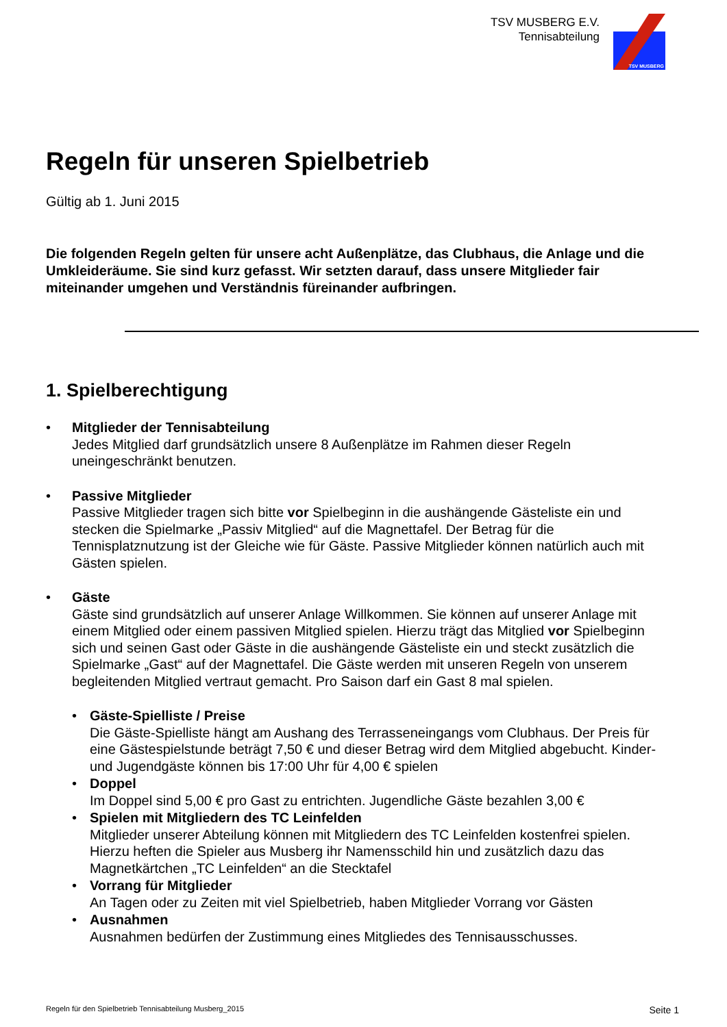TSV MUSBERG E.V.
Tennisabteilung
TSV MUSBERG
Regeln für unseren Spielbetrieb
Gültig ab 1. Juni 2015
Die folgenden Regeln gelten für unsere acht Außenplätze, das Clubhaus, die Anlage und die Umkleideräume. Sie sind kurz gefasst. Wir setzten darauf, dass unsere Mitglieder fair miteinander umgehen und Verständnis füreinander aufbringen.
1. Spielberechtigung
• Mitglieder der Tennisabteilung
Jedes Mitglied darf grundsätzlich unsere 8 Außenplätze im Rahmen dieser Regeln uneingeschränkt benutzen.
• Passive Mitglieder
Passive Mitglieder tragen sich bitte vor Spielbeginn in die aushängende Gästeliste ein und stecken die Spielmarke „Passiv Mitglied“ auf die Magnettafel. Der Betrag für die Tennisplatznutzung ist der Gleiche wie für Gäste. Passive Mitglieder können natürlich auch mit Gästen spielen.
• Gäste
Gäste sind grundsätzlich auf unserer Anlage Willkommen. Sie können auf unserer Anlage mit einem Mitglied oder einem passiven Mitglied spielen. Hierzu trägt das Mitglied vor Spielbeginn sich und seinen Gast oder Gäste in die aushängende Gästeliste ein und steckt zusätzlich die Spielmarke „Gast“ auf der Magnettafel. Die Gäste werden mit unseren Regeln von unserem begleitenden Mitglied vertraut gemacht. Pro Saison darf ein Gast 8 mal spielen.
• Gäste-Spielliste / Preise
Die Gäste-Spielliste hängt am Aushang des Terrasseneingangs vom Clubhaus. Der Preis für eine Gästespielstunde beträgt 7,50 € und dieser Betrag wird dem Mitglied abgebucht. Kinder- und Jugendgäste können bis 17:00 Uhr für 4,00 € spielen
• Doppel
Im Doppel sind 5,00 € pro Gast zu entrichten. Jugendliche Gäste bezahlen 3,00 €
• Spielen mit Mitgliedern des TC Leinfelden
Mitglieder unserer Abteilung können mit Mitgliedern des TC Leinfelden kostenfrei spielen. Hierzu heften die Spieler aus Musberg ihr Namensschild hin und zusätzlich dazu das Magnetkärtchen „TC Leinfelden“ an die Stecktafel
• Vorrang für Mitglieder
An Tagen oder zu Zeiten mit viel Spielbetrieb, haben Mitglieder Vorrang vor Gästen
• Ausnahmen
Ausnahmen bedürfen der Zustimmung eines Mitgliedes des Tennisausschusses.
Regeln für den Spielbetrieb Tennisabteilung Musberg_2015 Seite 1